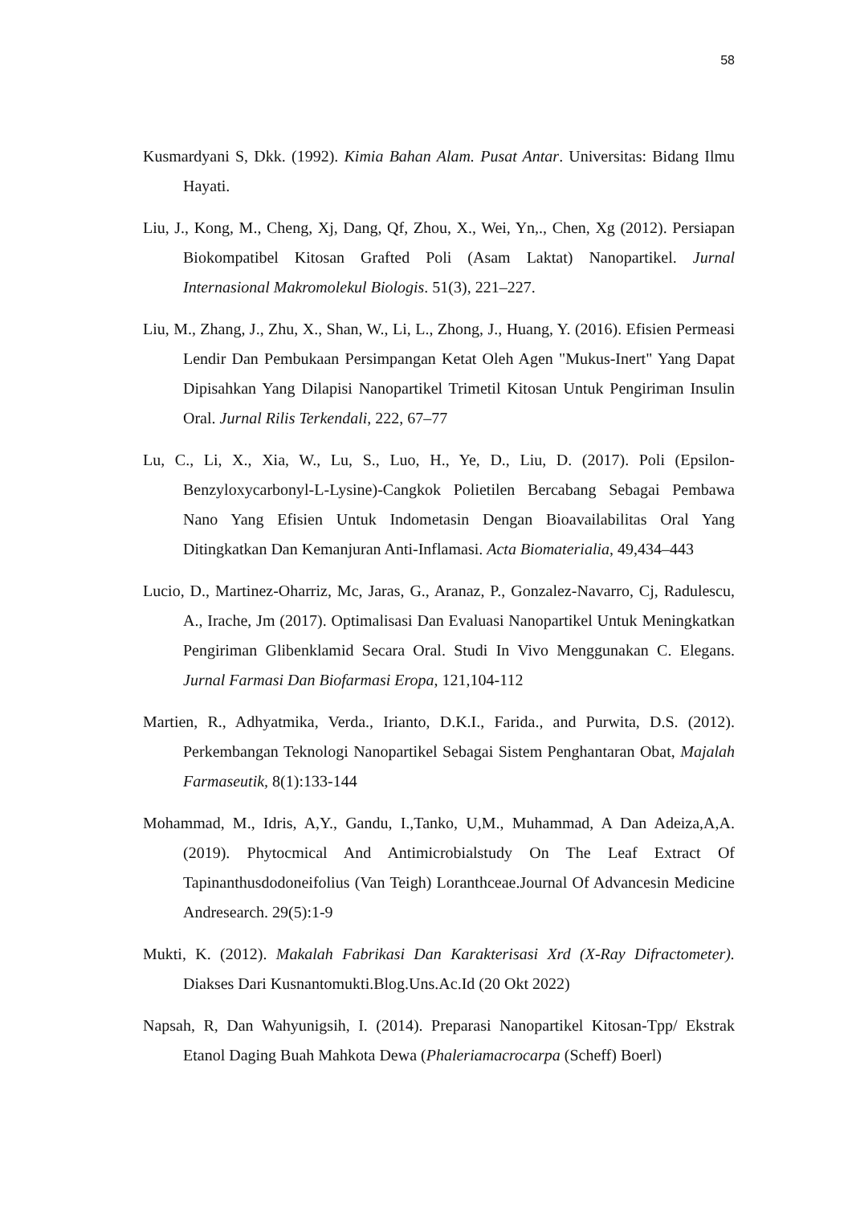58
Kusmardyani S, Dkk. (1992). Kimia Bahan Alam. Pusat Antar. Universitas: Bidang Ilmu Hayati.
Liu, J., Kong, M., Cheng, Xj, Dang, Qf, Zhou, X., Wei, Yn,., Chen, Xg (2012). Persiapan Biokompatibel Kitosan Grafted Poli (Asam Laktat) Nanopartikel. Jurnal Internasional Makromolekul Biologis. 51(3), 221–227.
Liu, M., Zhang, J., Zhu, X., Shan, W., Li, L., Zhong, J., Huang, Y. (2016). Efisien Permeasi Lendir Dan Pembukaan Persimpangan Ketat Oleh Agen "Mukus-Inert" Yang Dapat Dipisahkan Yang Dilapisi Nanopartikel Trimetil Kitosan Untuk Pengiriman Insulin Oral. Jurnal Rilis Terkendali, 222, 67–77
Lu, C., Li, X., Xia, W., Lu, S., Luo, H., Ye, D., Liu, D. (2017). Poli (Epsilon-Benzyloxycarbonyl-L-Lysine)-Cangkok Polietilen Bercabang Sebagai Pembawa Nano Yang Efisien Untuk Indometasin Dengan Bioavailabilitas Oral Yang Ditingkatkan Dan Kemanjuran Anti-Inflamasi. Acta Biomaterialia, 49,434–443
Lucio, D., Martinez-Oharriz, Mc, Jaras, G., Aranaz, P., Gonzalez-Navarro, Cj, Radulescu, A., Irache, Jm (2017). Optimalisasi Dan Evaluasi Nanopartikel Untuk Meningkatkan Pengiriman Glibenklamid Secara Oral. Studi In Vivo Menggunakan C. Elegans. Jurnal Farmasi Dan Biofarmasi Eropa, 121,104-112
Martien, R., Adhyatmika, Verda., Irianto, D.K.I., Farida., and Purwita, D.S. (2012). Perkembangan Teknologi Nanopartikel Sebagai Sistem Penghantaran Obat, Majalah Farmaseutik, 8(1):133-144
Mohammad, M., Idris, A,Y., Gandu, I.,Tanko, U,M., Muhammad, A Dan Adeiza,A,A. (2019). Phytocmical And Antimicrobialstudy On The Leaf Extract Of Tapinanthusdodoneifolius (Van Teigh) Loranthceae.Journal Of Advancesin Medicine Andresearch. 29(5):1-9
Mukti, K. (2012). Makalah Fabrikasi Dan Karakterisasi Xrd (X-Ray Difractometer). Diakses Dari Kusnantomukti.Blog.Uns.Ac.Id (20 Okt 2022)
Napsah, R, Dan Wahyunigsih, I. (2014). Preparasi Nanopartikel Kitosan-Tpp/ Ekstrak Etanol Daging Buah Mahkota Dewa (Phaleriamacrocarpa (Scheff) Boerl)